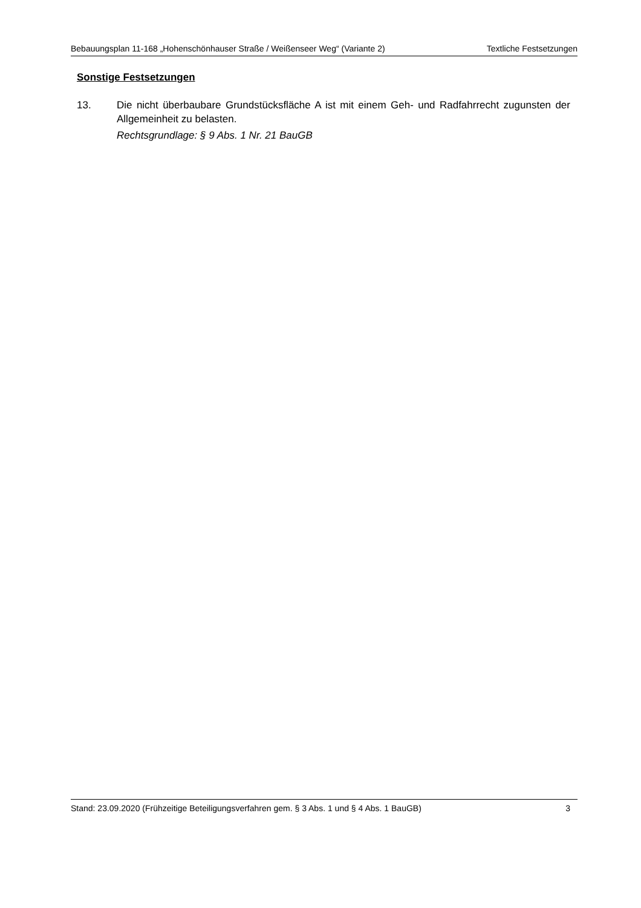Bebauungsplan 11-168 „Hohenschönhauser Straße / Weißenseer Weg“ (Variante 2) Textliche Festsetzungen
Sonstige Festsetzungen
13. Die nicht überbaubare Grundstücksfläche A ist mit einem Geh- und Radfahrrecht zugunsten der Allgemeinheit zu belasten.
Rechtsgrundlage: § 9 Abs. 1 Nr. 21 BauGB
Stand: 23.09.2020 (Frühzeitige Beteiligungsverfahren gem. § 3 Abs. 1 und § 4 Abs. 1 BauGB) 3